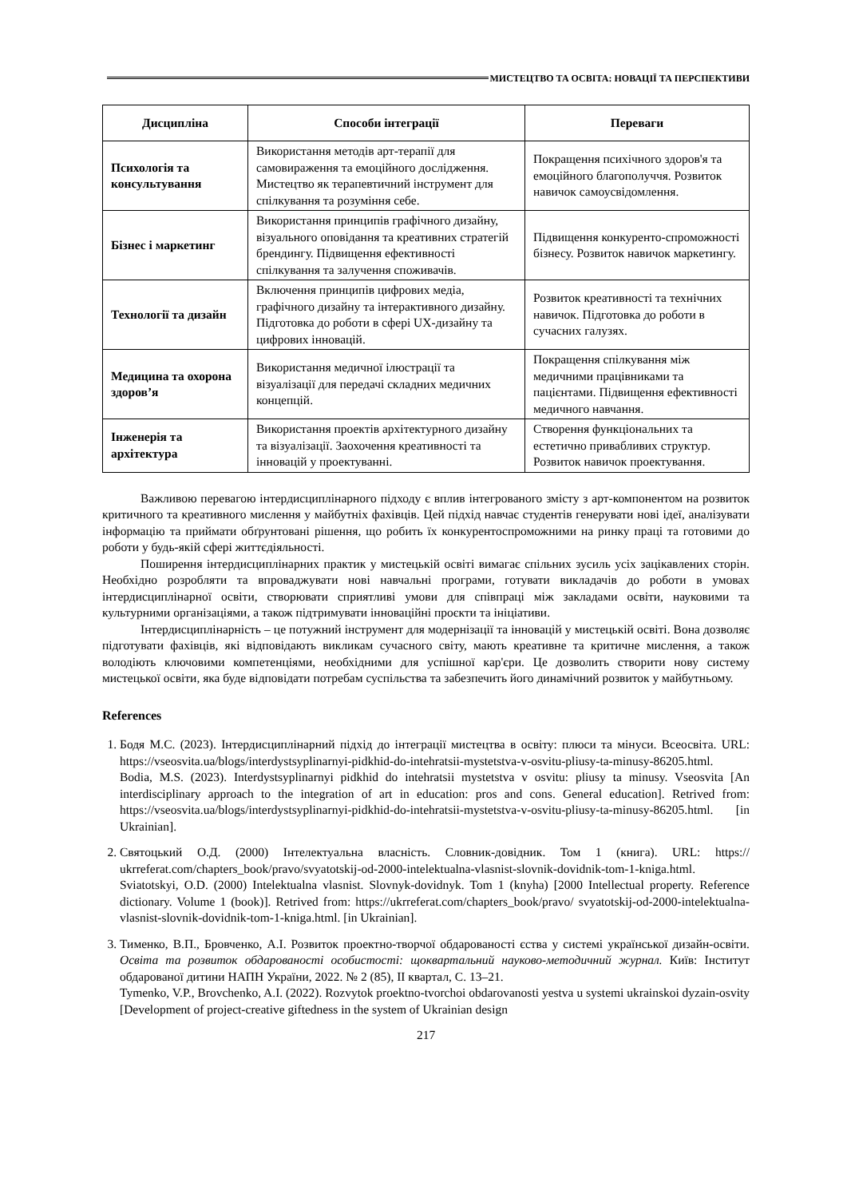МИСТЕЦТВО ТА ОСВІТА: НОВАЦІЇ ТА ПЕРСПЕКТИВИ
| Дисципліна | Способи інтеграції | Переваги |
| --- | --- | --- |
| Психологія та консультування | Використання методів арт-терапії для самовираження та емоційного дослідження. Мистецтво як терапевтичний інструмент для спілкування та розуміння себе. | Покращення психічного здоров'я та емоційного благополуччя. Розвиток навичок самоусвідомлення. |
| Бізнес і маркетинг | Використання принципів графічного дизайну, візуального оповідання та креативних стратегій брендингу. Підвищення ефективності спілкування та залучення споживачів. | Підвищення конкуренто-спроможності бізнесу. Розвиток навичок маркетингу. |
| Технології та дизайн | Включення принципів цифрових медіа, графічного дизайну та інтерактивного дизайну. Підготовка до роботи в сфері UX-дизайну та цифрових інновацій. | Розвиток креативності та технічних навичок. Підготовка до роботи в сучасних галузях. |
| Медицина та охорона здоров’я | Використання медичної ілюстрації та візуалізації для передачі складних медичних концепцій. | Покращення спілкування між медичними працівниками та пацієнтами. Підвищення ефективності медичного навчання. |
| Інженерія та архітектура | Використання проектів архітектурного дизайну та візуалізації. Заохочення креативності та інновацій у проектуванні. | Створення функціональних та естетично привабливих структур. Розвиток навичок проектування. |
Важливою перевагою інтердисциплінарного підходу є вплив інтегрованого змісту з арт-компонентом на розвиток критичного та креативного мислення у майбутніх фахівців. Цей підхід навчає студентів генерувати нові ідеї, аналізувати інформацію та приймати обґрунтовані рішення, що робить їх конкурентоспроможними на ринку праці та готовими до роботи у будь-якій сфері життєдіяльності.
Поширення інтердисциплінарних практик у мистецькій освіті вимагає спільних зусиль усіх зацікавлених сторін. Необхідно розробляти та впроваджувати нові навчальні програми, готувати викладачів до роботи в умовах інтердисциплінарної освіти, створювати сприятливі умови для співпраці між закладами освіти, науковими та культурними організаціями, а також підтримувати інноваційні проєкти та ініціативи.
Інтердисциплінарність – це потужний інструмент для модернізації та інновацій у мистецькій освіті. Вона дозволяє підготувати фахівців, які відповідають викликам сучасного світу, мають креативне та критичне мислення, а також володіють ключовими компетенціями, необхідними для успішної кар'єри. Це дозволить створити нову систему мистецької освіти, яка буде відповідати потребам суспільства та забезпечить його динамічний розвиток у майбутньому.
References
1. Бодя М.С. (2023). Інтердисциплінарний підхід до інтеграції мистецтва в освіту: плюси та мінуси. Всеосвіта. URL: https://vseosvita.ua/blogs/interdystsyplinarnyi-pidkhid-do-intehratsii-mystetstva-v-osvitu-pliusy-ta-minusy-86205.html.
Bodia, M.S. (2023). Interdystsyplinarnyi pidkhid do intehratsii mystetstva v osvitu: pliusy ta minusy. Vseosvita [An interdisciplinary approach to the integration of art in education: pros and cons. General education]. Retrived from: https://vseosvita.ua/blogs/interdystsyplinarnyi-pidkhid-do-intehratsii-mystetstva-v-osvitu-pliusy-ta-minusy-86205.html. [in Ukrainian].
2. Святоцький О.Д. (2000) Інтелектуальна власність. Словник-довідник. Том 1 (книга). URL: https:// ukrreferat.com/chapters_book/pravo/svyatotskij-od-2000-intelektualna-vlasnist-slovnik-dovidnik-tom-1-kniga.html.
Sviatotskyi, O.D. (2000) Intelektualna vlasnist. Slovnyk-dovidnyk. Tom 1 (knyha) [2000 Intellectual property. Reference dictionary. Volume 1 (book)]. Retrived from: https://ukrreferat.com/chapters_book/pravo/ svyatotskij-od-2000-intelektualna-vlasnist-slovnik-dovidnik-tom-1-kniga.html. [in Ukrainian].
3. Тименко, В.П., Бровченко, А.І. Розвиток проектно-творчої обдарованості єства у системі української дизайн-освіти. Освіта та розвиток обдарованості особистості: щоквартальний науково-методичний журнал. Київ: Інститут обдарованої дитини НАПН України, 2022. № 2 (85), ІІ квартал, С. 13–21.
Tymenko, V.P., Brovchenko, A.I. (2022). Rozvytok proektno-tvorchoi obdarovanosti yestva u systemi ukrainskoi dyzain-osvity [Development of project-creative giftedness in the system of Ukrainian design
217